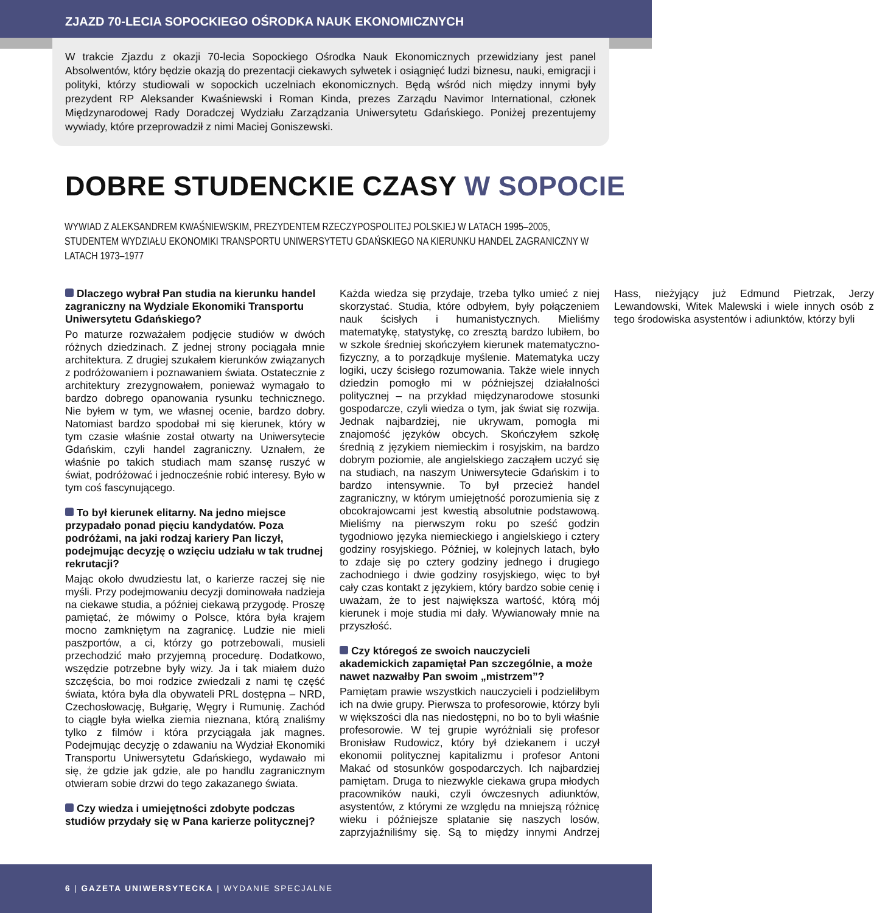ZJAZD 70-LECIA SOPOCKIEGO OŚRODKA NAUK EKONOMICZNYCH
W trakcie Zjazdu z okazji 70-lecia Sopockiego Ośrodka Nauk Ekonomicznych przewidziany jest panel Absolwentów, który będzie okazją do prezentacji ciekawych sylwetek i osiągnięć ludzi biznesu, nauki, emigracji i polityki, którzy studiowali w sopockich uczelniach ekonomicznych. Będą wśród nich między innymi były prezydent RP Aleksander Kwaśniewski i Roman Kinda, prezes Zarządu Navimor International, członek Międzynarodowej Rady Doradczej Wydziału Zarządzania Uniwersytetu Gdańskiego. Poniżej prezentujemy wywiady, które przeprowadził z nimi Maciej Goniszewski.
DOBRE STUDENCKIE CZASY W SOPOCIE
WYWIAD Z ALEKSANDREM KWAŚNIEWSKIM, PREZYDENTEM RZECZYPOSPOLITEJ POLSKIEJ W LATACH 1995–2005, STUDENTEM WYDZIAŁU EKONOMIKI TRANSPORTU UNIWERSYTETU GDAŃSKIEGO NA KIERUNKU HANDEL ZAGRANICZNY W LATACH 1973–1977
Dlaczego wybrał Pan studia na kierunku handel zagraniczny na Wydziale Ekonomiki Transportu Uniwersytetu Gdańskiego?
Po maturze rozważałem podjęcie studiów w dwóch różnych dziedzinach. Z jednej strony pociągała mnie architektura. Z drugiej szukałem kierunków związanych z podróżowaniem i poznawaniem świata. Ostatecznie z architektury zrezygnowałem, ponieważ wymagało to bardzo dobrego opanowania rysunku technicznego. Nie byłem w tym, we własnej ocenie, bardzo dobry. Natomiast bardzo spodobał mi się kierunek, który w tym czasie właśnie został otwarty na Uniwersytecie Gdańskim, czyli handel zagraniczny. Uznałem, że właśnie po takich studiach mam szansę ruszyć w świat, podróżować i jednocześnie robić interesy. Było w tym coś fascynującego.
To był kierunek elitarny. Na jedno miejsce przypadało ponad pięciu kandydatów. Poza podróżami, na jaki rodzaj kariery Pan liczył, podejmując decyzję o wzięciu udziału w tak trudnej rekrutacji?
Mając około dwudziestu lat, o karierze raczej się nie myśli. Przy podejmowaniu decyzji dominowała nadzieja na ciekawe studia, a później ciekawą przygodę. Proszę pamiętać, że mówimy o Polsce, która była krajem mocno zamkniętym na zagranicę. Ludzie nie mieli paszportów, a ci, którzy go potrzebowali, musieli przechodzić mało przyjemną procedurę. Dodatkowo, wszędzie potrzebne były wizy. Ja i tak miałem dużo szczęścia, bo moi rodzice zwiedzali z nami tę część świata, która była dla obywateli PRL dostępna – NRD, Czechosłowację, Bułgarię, Węgry i Rumunię. Zachód to ciągle była wielka ziemia nieznana, którą znaliśmy tylko z filmów i która przyciągała jak magnes. Podejmując decyzję o zdawaniu na Wydział Ekonomiki Transportu Uniwersytetu Gdańskiego, wydawało mi się, że gdzie jak gdzie, ale po handlu zagranicznym otwieram sobie drzwi do tego zakazanego świata.
Czy wiedza i umiejętności zdobyte podczas studiów przydały się w Pana karierze politycznej?
Każda wiedza się przydaje, trzeba tylko umieć z niej skorzystać. Studia, które odbyłem, były połączeniem nauk ścisłych i humanistycznych. Mieliśmy matematykę, statystykę, co zresztą bardzo lubiłem, bo w szkole średniej skończyłem kierunek matematyczno-fizyczny, a to porządkuje myślenie. Matematyka uczy logiki, uczy ścisłego rozumowania. Także wiele innych dziedzin pomogło mi w późniejszej działalności politycznej – na przykład międzynarodowe stosunki gospodarcze, czyli wiedza o tym, jak świat się rozwija. Jednak najbardziej, nie ukrywam, pomogła mi znajomość języków obcych. Skończyłem szkołę średnią z językiem niemieckim i rosyjskim, na bardzo dobrym poziomie, ale angielskiego zacząłem uczyć się na studiach, na naszym Uniwersytecie Gdańskim i to bardzo intensywnie. To był przecież handel zagraniczny, w którym umiejętność porozumienia się z obcokrajowcami jest kwestią absolutnie podstawową. Mieliśmy na pierwszym roku po sześć godzin tygodniowo języka niemieckiego i angielskiego i cztery godziny rosyjskiego. Później, w kolejnych latach, było to zdaje się po cztery godziny jednego i drugiego zachodniego i dwie godziny rosyjskiego, więc to był cały czas kontakt z językiem, który bardzo sobie cenię i uważam, że to jest największa wartość, którą mój kierunek i moje studia mi dały. Wywianowały mnie na przyszłość.
Czy któregoś ze swoich nauczycieli akademickich zapamiętał Pan szczególnie, a może nawet nazwałby Pan swoim „mistrzem”?
Pamiętam prawie wszystkich nauczycieli i podzieliłbym ich na dwie grupy. Pierwsza to profesorowie, którzy byli w większości dla nas niedostępni, no bo to byli właśnie profesorowie. W tej grupie wyróżniali się profesor Bronisław Rudowicz, który był dziekanem i uczył ekonomii politycznej kapitalizmu i profesor Antoni Makać od stosunków gospodarczych. Ich najbardziej pamiętam. Druga to niezwykle ciekawa grupa młodych pracowników nauki, czyli ówczesnych adiunktów, asystentów, z którymi ze względu na mniejszą różnicę wieku i późniejsze splatanie się naszych losów, zaprzyjaźniliśmy się. Są to między innymi Andrzej Hass, nieżyjący już Edmund Pietrzak, Jerzy Lewandowski, Witek Malewski i wiele innych osób z tego środowiska asystentów i adiunktów, którzy byli
6 | GAZETA UNIWERSYTECKA | WYDANIE SPECJALNE